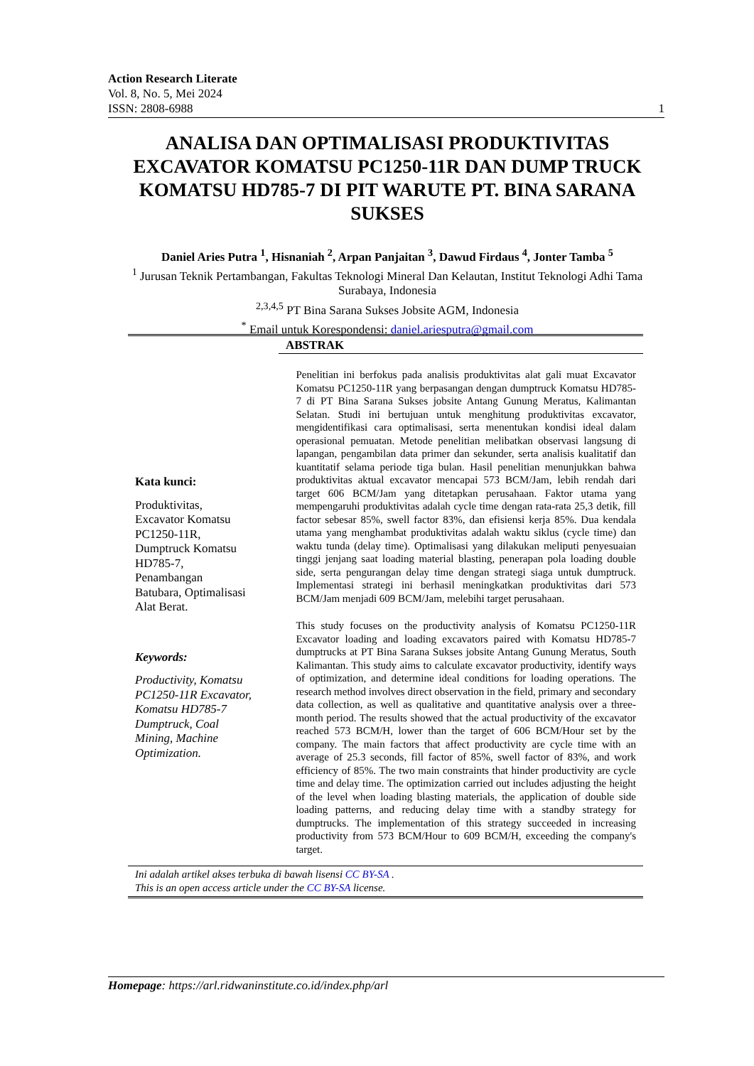Action Research Literate
Vol. 8, No. 5, Mei 2024
ISSN: 2808-6988 1
ANALISA DAN OPTIMALISASI PRODUKTIVITAS EXCAVATOR KOMATSU PC1250-11R DAN DUMP TRUCK KOMATSU HD785-7 DI PIT WARUTE PT. BINA SARANA SUKSES
Daniel Aries Putra <sup>1</sup>, Hisnaniah <sup>2</sup>, Arpan Panjaitan <sup>3</sup>, Dawud Firdaus <sup>4</sup>, Jonter Tamba <sup>5</sup>
<sup>1</sup> Jurusan Teknik Pertambangan, Fakultas Teknologi Mineral Dan Kelautan, Institut Teknologi Adhi Tama Surabaya, Indonesia
<sup>2,3,4,5</sup> PT Bina Sarana Sukses Jobsite AGM, Indonesia
<sup>*</sup> Email untuk Korespondensi: daniel.ariesputra@gmail.com
ABSTRAK
Kata kunci:
Produktivitas, Excavator Komatsu PC1250-11R, Dumptruck Komatsu HD785-7, Penambangan Batubara, Optimalisasi Alat Berat.
Keywords:
Productivity, Komatsu PC1250-11R Excavator, Komatsu HD785-7 Dumptruck, Coal Mining, Machine Optimization.
Penelitian ini berfokus pada analisis produktivitas alat gali muat Excavator Komatsu PC1250-11R yang berpasangan dengan dumptruck Komatsu HD785-7 di PT Bina Sarana Sukses jobsite Antang Gunung Meratus, Kalimantan Selatan. Studi ini bertujuan untuk menghitung produktivitas excavator, mengidentifikasi cara optimalisasi, serta menentukan kondisi ideal dalam operasional pemuatan. Metode penelitian melibatkan observasi langsung di lapangan, pengambilan data primer dan sekunder, serta analisis kualitatif dan kuantitatif selama periode tiga bulan. Hasil penelitian menunjukkan bahwa produktivitas aktual excavator mencapai 573 BCM/Jam, lebih rendah dari target 606 BCM/Jam yang ditetapkan perusahaan. Faktor utama yang mempengaruhi produktivitas adalah cycle time dengan rata-rata 25,3 detik, fill factor sebesar 85%, swell factor 83%, dan efisiensi kerja 85%. Dua kendala utama yang menghambat produktivitas adalah waktu siklus (cycle time) dan waktu tunda (delay time). Optimalisasi yang dilakukan meliputi penyesuaian tinggi jenjang saat loading material blasting, penerapan pola loading double side, serta pengurangan delay time dengan strategi siaga untuk dumptruck. Implementasi strategi ini berhasil meningkatkan produktivitas dari 573 BCM/Jam menjadi 609 BCM/Jam, melebihi target perusahaan.
This study focuses on the productivity analysis of Komatsu PC1250-11R Excavator loading and loading excavators paired with Komatsu HD785-7 dumptrucks at PT Bina Sarana Sukses jobsite Antang Gunung Meratus, South Kalimantan. This study aims to calculate excavator productivity, identify ways of optimization, and determine ideal conditions for loading operations. The research method involves direct observation in the field, primary and secondary data collection, as well as qualitative and quantitative analysis over a three-month period. The results showed that the actual productivity of the excavator reached 573 BCM/H, lower than the target of 606 BCM/Hour set by the company. The main factors that affect productivity are cycle time with an average of 25.3 seconds, fill factor of 85%, swell factor of 83%, and work efficiency of 85%. The two main constraints that hinder productivity are cycle time and delay time. The optimization carried out includes adjusting the height of the level when loading blasting materials, the application of double side loading patterns, and reducing delay time with a standby strategy for dumptrucks. The implementation of this strategy succeeded in increasing productivity from 573 BCM/Hour to 609 BCM/H, exceeding the company's target.
Ini adalah artikel akses terbuka di bawah lisensi CC BY-SA .
This is an open access article under the CC BY-SA license.
Homepage: https://arl.ridwaninstitute.co.id/index.php/arl